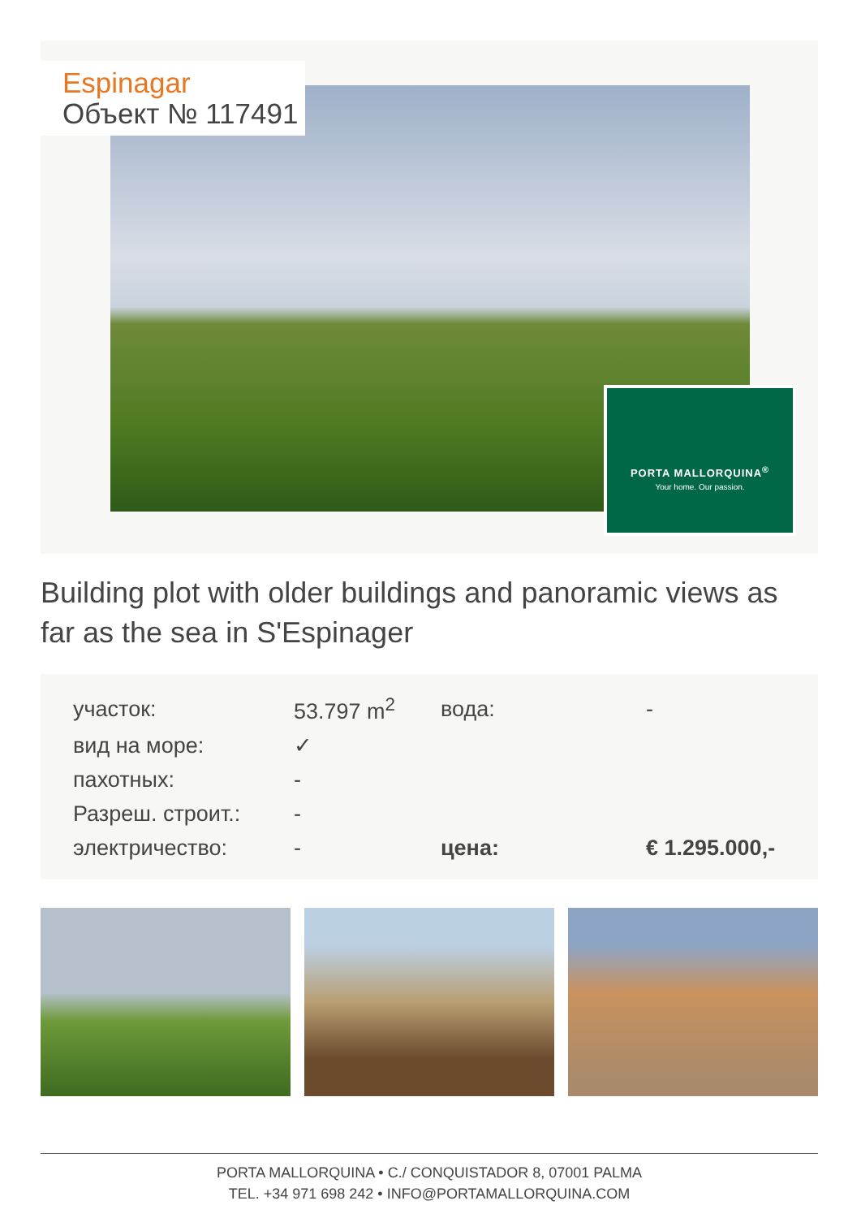PORTA MALLORQUINA<sup>®</sup>
Your home. Our passion.
Espinagar
Объект № 117491
Building plot with older buildings and panoramic views as far as the sea in S'Espinager
| участок: | 53.797 m<sup>2</sup> | вода: | - |
| вид на море: | ✓ | | |
| пахотных: | - | | |
| Разреш. строит.: | - | | |
| электричество: | - | цена: | € 1.295.000,- |
PORTA MALLORQUINA • C./ CONQUISTADOR 8, 07001 PALMA
TEL. +34 971 698 242 • INFO@PORTAMALLORQUINA.COM